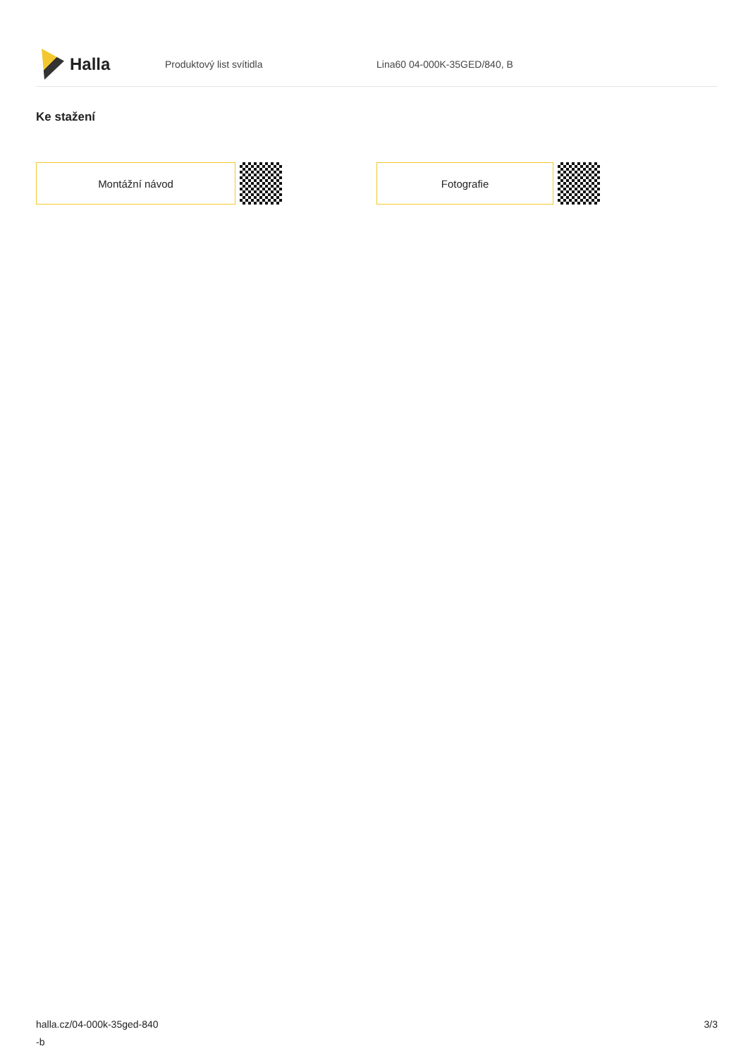Halla
Produktový list svítidla Lina60 04-000K-35GED/840, B
Ke stažení
Montážní návod Fotografie
halla.cz/04-000k-35ged-840
-b
3/3